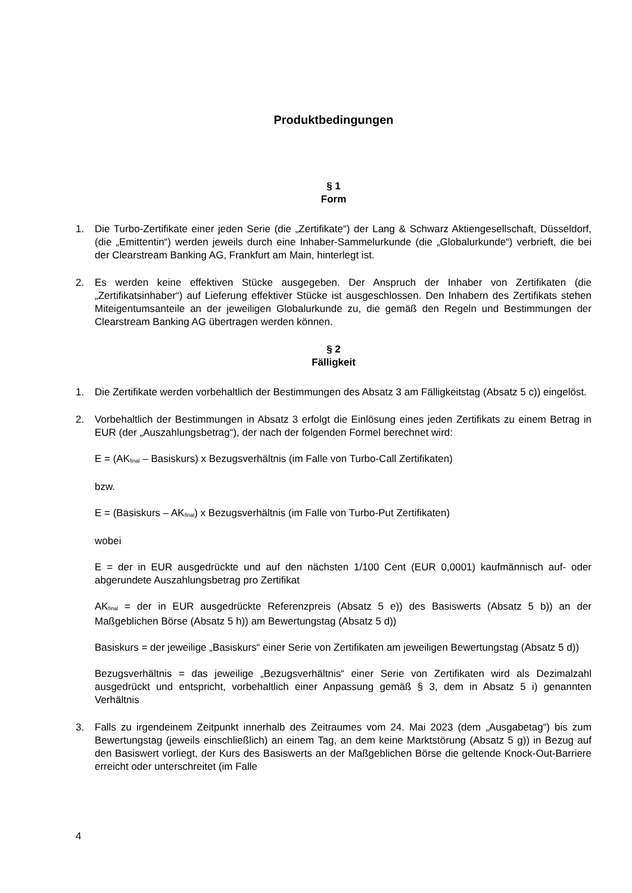Produktbedingungen
§ 1
Form
1. Die Turbo-Zertifikate einer jeden Serie (die „Zertifikate“) der Lang & Schwarz Aktiengesellschaft, Düsseldorf, (die „Emittentin“) werden jeweils durch eine Inhaber-Sammelurkunde (die „Globalurkunde“) verbrieft, die bei der Clearstream Banking AG, Frankfurt am Main, hinterlegt ist.
2. Es werden keine effektiven Stücke ausgegeben. Der Anspruch der Inhaber von Zertifikaten (die „Zertifikatsinhaber“) auf Lieferung effektiver Stücke ist ausgeschlossen. Den Inhabern des Zertifikats stehen Miteigentumsanteile an der jeweiligen Globalurkunde zu, die gemäß den Regeln und Bestimmungen der Clearstream Banking AG übertragen werden können.
§ 2
Fälligkeit
1. Die Zertifikate werden vorbehaltlich der Bestimmungen des Absatz 3 am Fälligkeitstag (Absatz 5 c)) eingelöst.
2. Vorbehaltlich der Bestimmungen in Absatz 3 erfolgt die Einlösung eines jeden Zertifikats zu einem Betrag in EUR (der „Auszahlungsbetrag“), der nach der folgenden Formel berechnet wird:
E = (AK<sub>final</sub> – Basiskurs) x Bezugsverhältnis (im Falle von Turbo-Call Zertifikaten)
bzw.
E = (Basiskurs – AK<sub>final</sub>) x Bezugsverhältnis (im Falle von Turbo-Put Zertifikaten)
wobei
E = der in EUR ausgedrückte und auf den nächsten 1/100 Cent (EUR 0,0001) kaufmännisch auf- oder abgerundete Auszahlungsbetrag pro Zertifikat
AK<sub>final</sub> = der in EUR ausgedrückte Referenzpreis (Absatz 5 e)) des Basiswerts (Absatz 5 b)) an der Maßgeblichen Börse (Absatz 5 h)) am Bewertungstag (Absatz 5 d))
Basiskurs = der jeweilige „Basiskurs“ einer Serie von Zertifikaten am jeweiligen Bewertungstag (Absatz 5 d))
Bezugsverhältnis = das jeweilige „Bezugsverhältnis“ einer Serie von Zertifikaten wird als Dezimalzahl ausgedrückt und entspricht, vorbehaltlich einer Anpassung gemäß § 3, dem in Absatz 5 i) genannten Verhältnis
3. Falls zu irgendeinem Zeitpunkt innerhalb des Zeitraumes vom 24. Mai 2023 (dem „Ausgabetag“) bis zum Bewertungstag (jeweils einschließlich) an einem Tag, an dem keine Marktstörung (Absatz 5 g)) in Bezug auf den Basiswert vorliegt, der Kurs des Basiswerts an der Maßgeblichen Börse die geltende Knock-Out-Barriere erreicht oder unterschreitet (im Falle
4